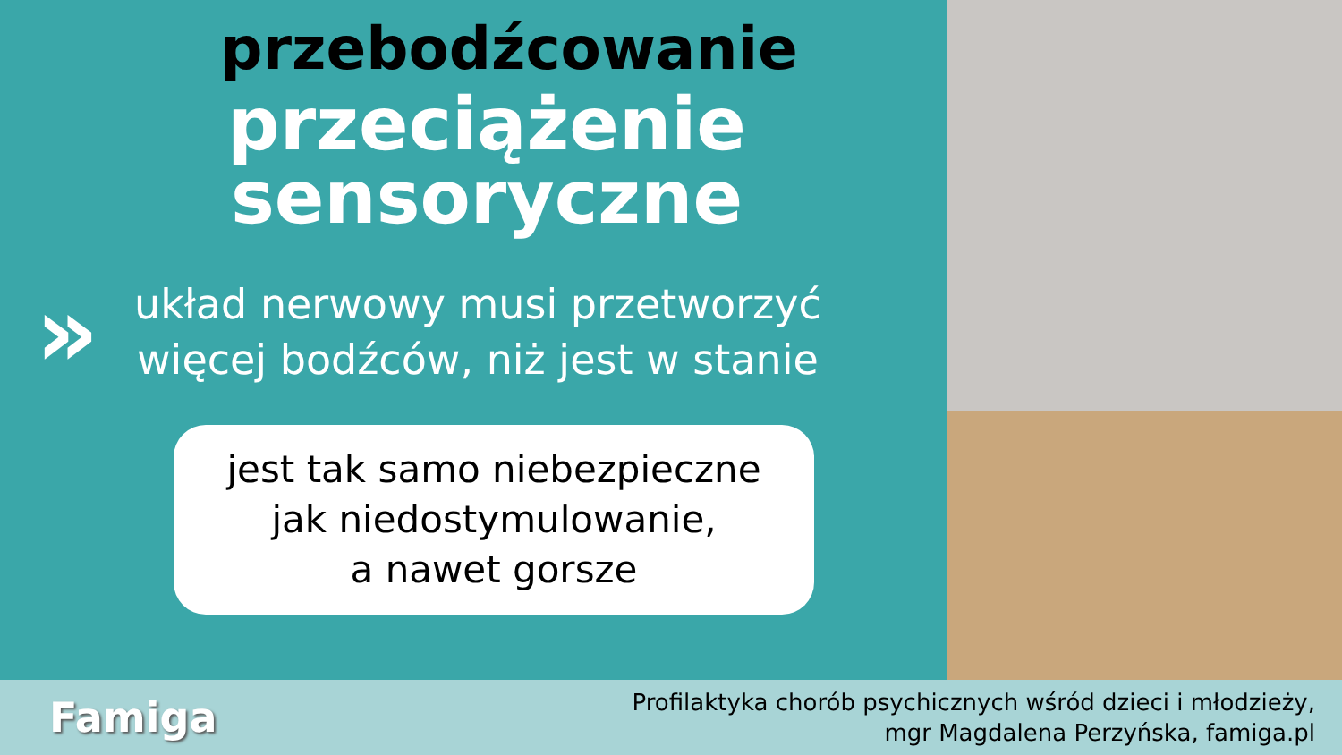przebodźcowanie
przeciążenie
sensoryczne
»
układ nerwowy musi przetworzyć
więcej bodźców, niż jest w stanie
jest tak samo niebezpieczne
jak niedostymulowanie,
a nawet gorsze
Famiga
Profilaktyka chorób psychicznych wśród dzieci i młodzieży,
mgr Magdalena Perzyńska, famiga.pl